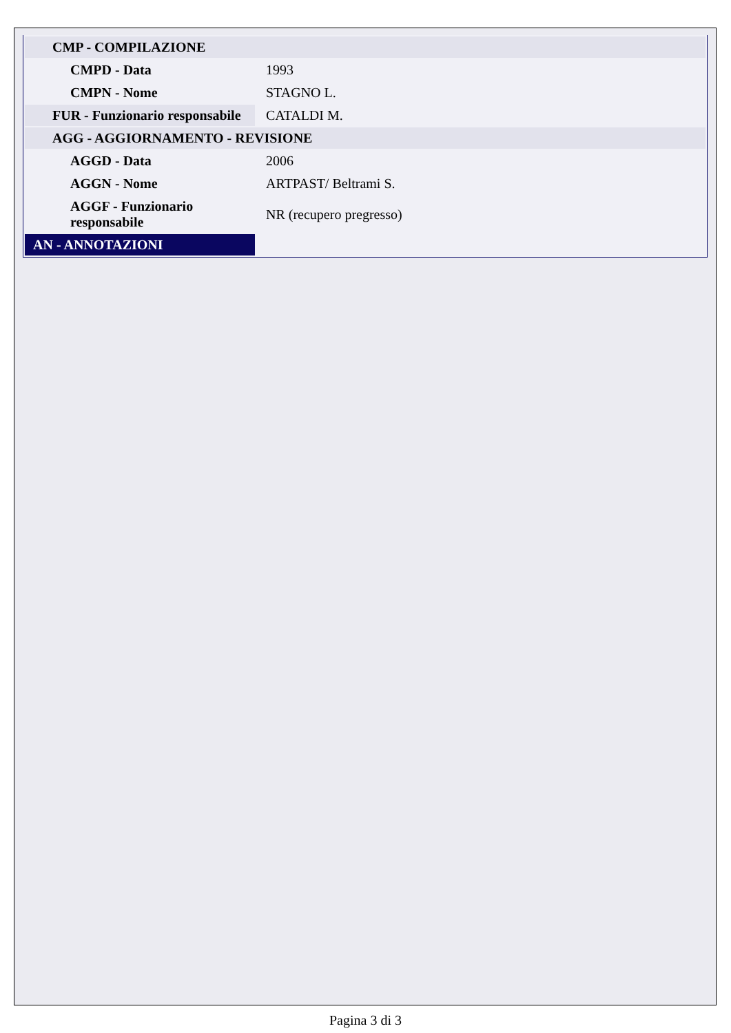| CMP - COMPILAZIONE | |
| CMPD - Data | 1993 |
| CMPN - Nome | STAGNO L. |
| FUR - Funzionario responsabile | CATALDI M. |
| AGG - AGGIORNAMENTO - REVISIONE | |
| AGGD - Data | 2006 |
| AGGN - Nome | ARTPAST/ Beltrami S. |
| AGGF - Funzionario responsabile | NR (recupero pregresso) |
| AN - ANNOTAZIONI | |
Pagina 3 di 3